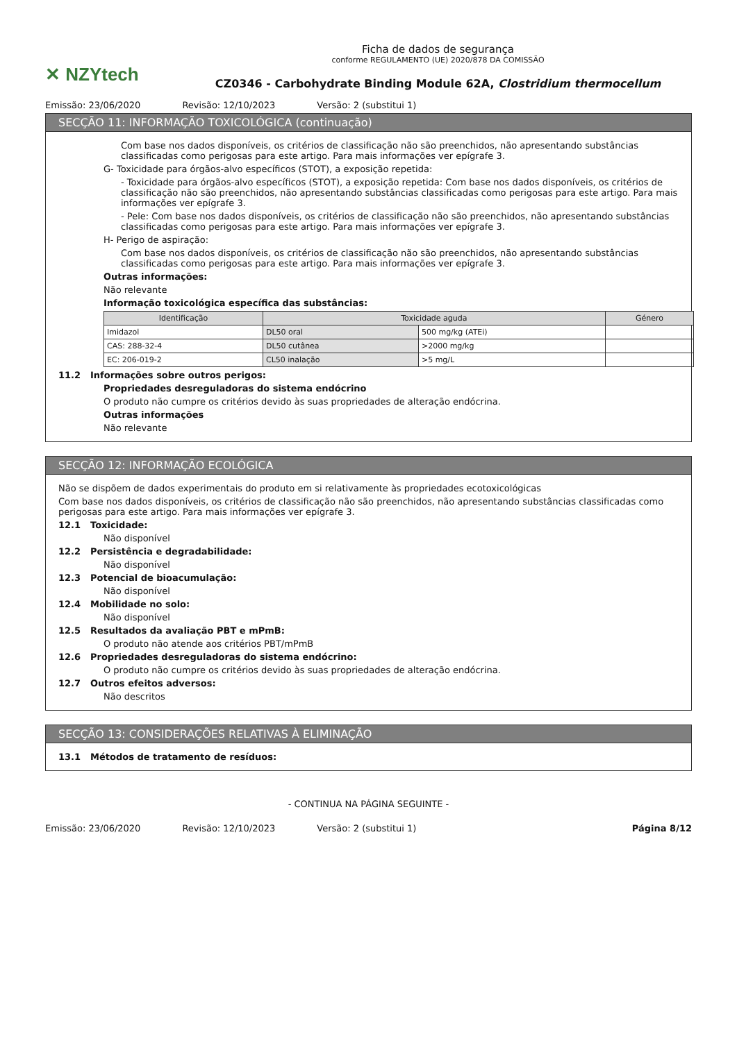✕ NZYtech
Ficha de dados de segurança
conforme REGULAMENTO (UE) 2020/878 DA COMISSÃO
CZ0346 - Carbohydrate Binding Module 62A, Clostridium thermocellum
Emissão: 23/06/2020 Revisão: 12/10/2023 Versão: 2 (substitui 1)
SECÇÃO 11: INFORMAÇÃO TOXICOLÓGICA (continuação)
Com base nos dados disponíveis, os critérios de classificação não são preenchidos, não apresentando substâncias classificadas como perigosas para este artigo. Para mais informações ver epígrafe 3.
G- Toxicidade para órgãos-alvo específicos (STOT), a exposição repetida:
- Toxicidade para órgãos-alvo específicos (STOT), a exposição repetida: Com base nos dados disponíveis, os critérios de classificação não são preenchidos, não apresentando substâncias classificadas como perigosas para este artigo. Para mais informações ver epígrafe 3.
- Pele: Com base nos dados disponíveis, os critérios de classificação não são preenchidos, não apresentando substâncias classificadas como perigosas para este artigo. Para mais informações ver epígrafe 3.
H- Perigo de aspiração:
Com base nos dados disponíveis, os critérios de classificação não são preenchidos, não apresentando substâncias classificadas como perigosas para este artigo. Para mais informações ver epígrafe 3.
Outras informações:
Não relevante
Informação toxicológica específica das substâncias:
| Identificação | Toxicidade aguda | | Género |
| --- | --- | --- | --- |
| Imidazol | DL50 oral | 500 mg/kg (ATEi) | |
| CAS: 288-32-4 | DL50 cutânea | >2000 mg/kg | |
| EC: 206-019-2 | CL50 inalação | >5 mg/L | |
11.2 Informações sobre outros perigos:
Propriedades desreguladoras do sistema endócrino
O produto não cumpre os critérios devido às suas propriedades de alteração endócrina.
Outras informações
Não relevante
SECÇÃO 12: INFORMAÇÃO ECOLÓGICA
Não se dispõem de dados experimentais do produto em si relativamente às propriedades ecotoxicológicas
Com base nos dados disponíveis, os critérios de classificação não são preenchidos, não apresentando substâncias classificadas como perigosas para este artigo. Para mais informações ver epígrafe 3.
12.1 Toxicidade:
Não disponível
12.2 Persistência e degradabilidade:
Não disponível
12.3 Potencial de bioacumulação:
Não disponível
12.4 Mobilidade no solo:
Não disponível
12.5 Resultados da avaliação PBT e mPmB:
O produto não atende aos critérios PBT/mPmB
12.6 Propriedades desreguladoras do sistema endócrino:
O produto não cumpre os critérios devido às suas propriedades de alteração endócrina.
12.7 Outros efeitos adversos:
Não descritos
SECÇÃO 13: CONSIDERAÇÕES RELATIVAS À ELIMINAÇÃO
13.1 Métodos de tratamento de resíduos:
- CONTINUA NA PÁGINA SEGUINTE -
Emissão: 23/06/2020 Revisão: 12/10/2023 Versão: 2 (substitui 1) Página 8/12